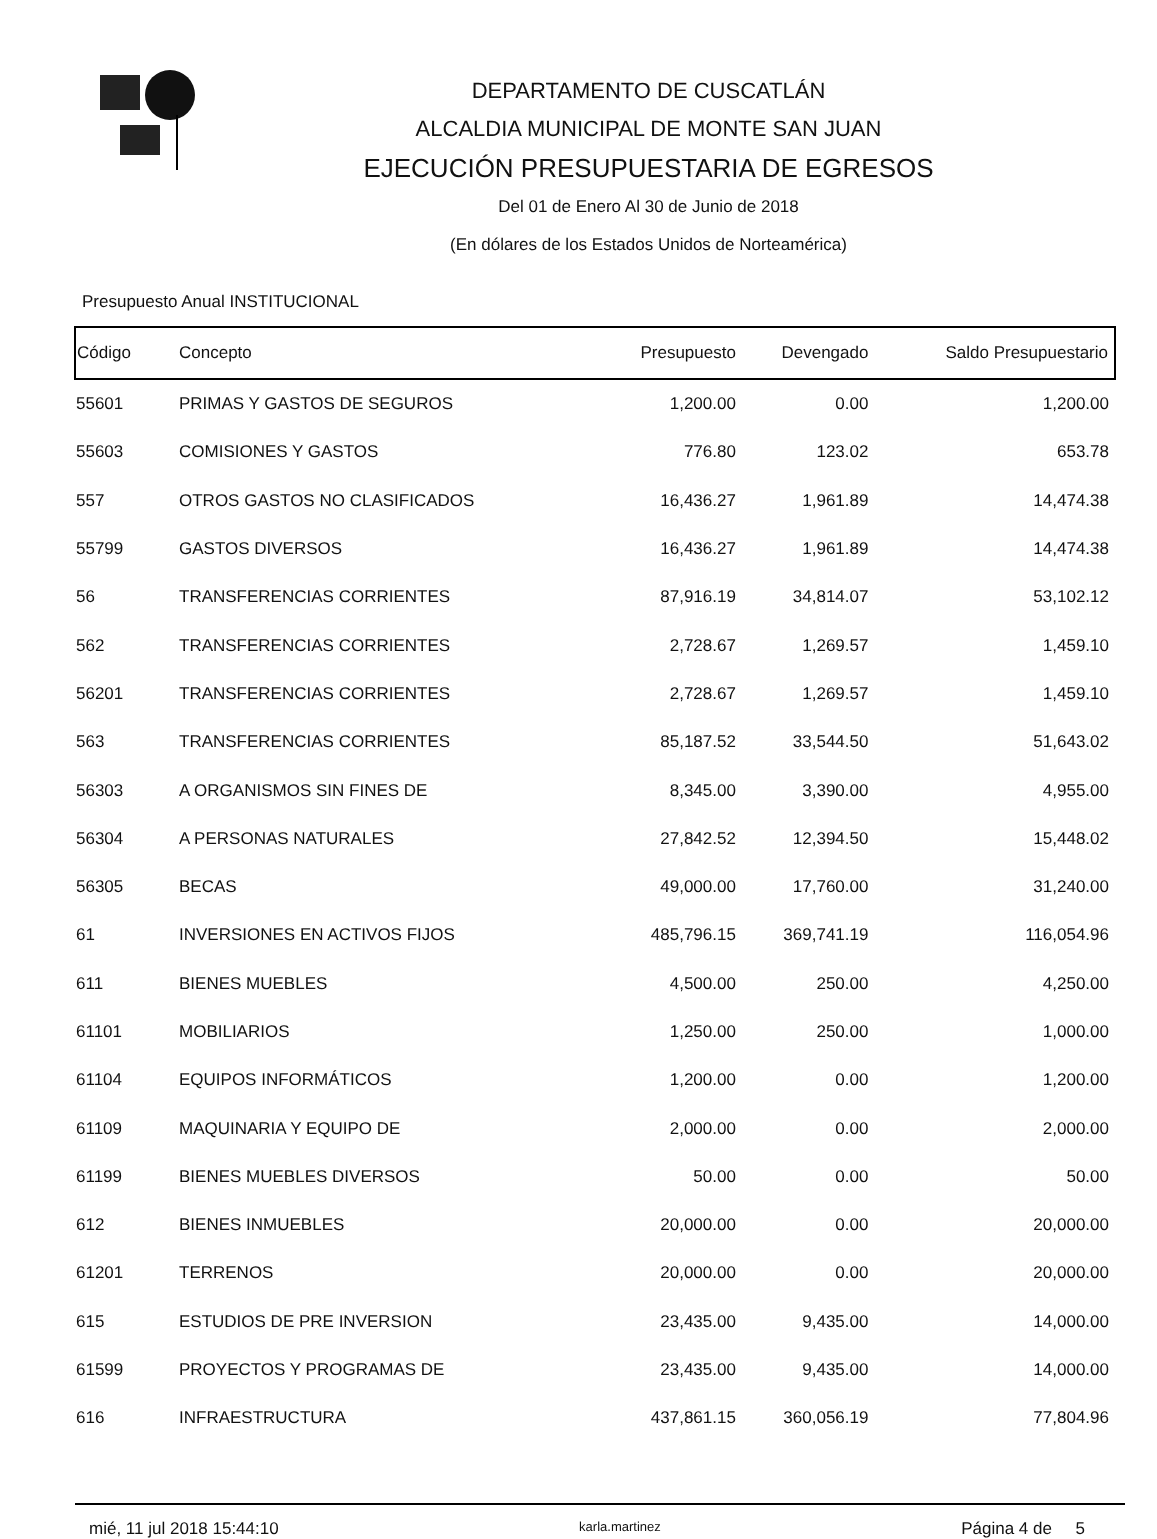DEPARTAMENTO DE CUSCATLÁN
ALCALDIA MUNICIPAL DE MONTE SAN JUAN
EJECUCIÓN PRESUPUESTARIA DE EGRESOS
Del 01 de Enero Al 30 de Junio de 2018
(En dólares de los Estados Unidos de Norteamérica)
Presupuesto Anual INSTITUCIONAL
| Código | Concepto | Presupuesto | Devengado | Saldo Presupuestario |
| --- | --- | --- | --- | --- |
| 55601 | PRIMAS Y GASTOS DE SEGUROS | 1,200.00 | 0.00 | 1,200.00 |
| 55603 | COMISIONES Y GASTOS | 776.80 | 123.02 | 653.78 |
| 557 | OTROS GASTOS NO CLASIFICADOS | 16,436.27 | 1,961.89 | 14,474.38 |
| 55799 | GASTOS DIVERSOS | 16,436.27 | 1,961.89 | 14,474.38 |
| 56 | TRANSFERENCIAS CORRIENTES | 87,916.19 | 34,814.07 | 53,102.12 |
| 562 | TRANSFERENCIAS CORRIENTES | 2,728.67 | 1,269.57 | 1,459.10 |
| 56201 | TRANSFERENCIAS CORRIENTES | 2,728.67 | 1,269.57 | 1,459.10 |
| 563 | TRANSFERENCIAS CORRIENTES | 85,187.52 | 33,544.50 | 51,643.02 |
| 56303 | A ORGANISMOS SIN FINES DE | 8,345.00 | 3,390.00 | 4,955.00 |
| 56304 | A PERSONAS NATURALES | 27,842.52 | 12,394.50 | 15,448.02 |
| 56305 | BECAS | 49,000.00 | 17,760.00 | 31,240.00 |
| 61 | INVERSIONES EN ACTIVOS FIJOS | 485,796.15 | 369,741.19 | 116,054.96 |
| 611 | BIENES MUEBLES | 4,500.00 | 250.00 | 4,250.00 |
| 61101 | MOBILIARIOS | 1,250.00 | 250.00 | 1,000.00 |
| 61104 | EQUIPOS INFORMÁTICOS | 1,200.00 | 0.00 | 1,200.00 |
| 61109 | MAQUINARIA Y EQUIPO DE | 2,000.00 | 0.00 | 2,000.00 |
| 61199 | BIENES MUEBLES DIVERSOS | 50.00 | 0.00 | 50.00 |
| 612 | BIENES INMUEBLES | 20,000.00 | 0.00 | 20,000.00 |
| 61201 | TERRENOS | 20,000.00 | 0.00 | 20,000.00 |
| 615 | ESTUDIOS DE PRE INVERSION | 23,435.00 | 9,435.00 | 14,000.00 |
| 61599 | PROYECTOS Y PROGRAMAS DE | 23,435.00 | 9,435.00 | 14,000.00 |
| 616 | INFRAESTRUCTURA | 437,861.15 | 360,056.19 | 77,804.96 |
mié, 11 jul 2018 15:44:10 karla.martinez Página 4 de 5